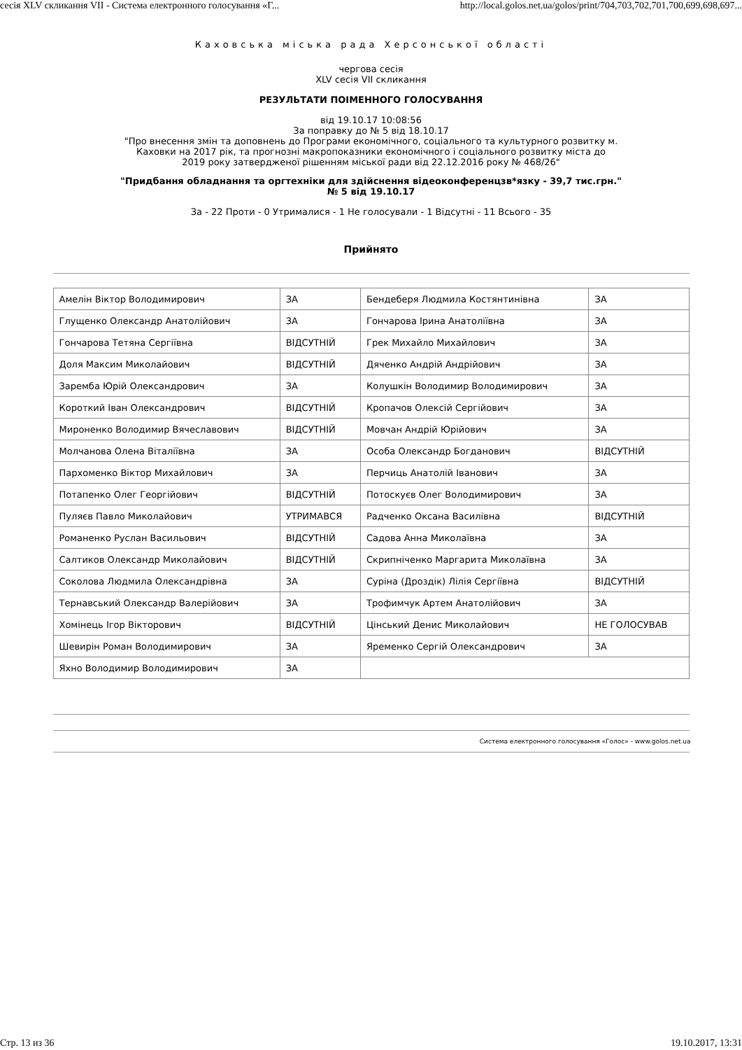сесія XLV скликання VII - Система електронного голосування «Г... http://local.golos.net.ua/golos/print/704,703,702,701,700,699,698,697...
Каховська міська рада Херсонської області
чергова сесія
XLV сесія VII скликання
РЕЗУЛЬТАТИ ПОІМЕННОГО ГОЛОСУВАННЯ
від 19.10.17 10:08:56
За поправку до № 5 від 18.10.17
"Про внесення змін та доповнень до Програми економічного, соціального та культурного розвитку м.
Каховки на 2017 рік, та прогнозні макропоказники економічного і соціального розвитку міста до
2019 року затвердженої рішенням міської ради від 22.12.2016 року № 468/26"
"Придбання обладнання та оргтехніки для здійснення відеоконференцзв*язку - 39,7 тис.грн."
№ 5 від 19.10.17
За - 22 Проти - 0 Утрималися - 1 Не голосували - 1 Відсутні - 11 Всього - 35
Прийнято
| Амелін Віктор Володимирович | ЗА | Бендеберя Людмила Костянтинівна | ЗА |
| Глущенко Олександр Анатолійович | ЗА | Гончарова Ірина Анатоліївна | ЗА |
| Гончарова Тетяна Сергіївна | ВІДСУТНІЙ | Грек Михайло Михайлович | ЗА |
| Доля Максим Миколайович | ВІДСУТНІЙ | Дяченко Андрій Андрійович | ЗА |
| Заремба Юрій Олександрович | ЗА | Колушкін Володимир Володимирович | ЗА |
| Короткий Іван Олександрович | ВІДСУТНІЙ | Кропачов Олексій Сергійович | ЗА |
| Мироненко Володимир Вячеславович | ВІДСУТНІЙ | Мовчан Андрій Юрійович | ЗА |
| Молчанова Олена Віталіївна | ЗА | Особа Олександр Богданович | ВІДСУТНІЙ |
| Пархоменко Віктор Михайлович | ЗА | Перчиць Анатолій Іванович | ЗА |
| Потапенко Олег Георгійович | ВІДСУТНІЙ | Потоскуєв Олег Володимирович | ЗА |
| Пуляєв Павло Миколайович | УТРИМАВСЯ | Радченко Оксана Василівна | ВІДСУТНІЙ |
| Романенко Руслан Васильович | ВІДСУТНІЙ | Садова Анна Миколаївна | ЗА |
| Салтиков Олександр Миколайович | ВІДСУТНІЙ | Скрипніченко Маргарита Миколаївна | ЗА |
| Соколова Людмила Олександрівна | ЗА | Суріна (Дроздік) Лілія Сергіївна | ВІДСУТНІЙ |
| Тернавський Олександр Валерійович | ЗА | Трофимчук Артем Анатолійович | ЗА |
| Хомінець Ігор Вікторович | ВІДСУТНІЙ | Цінський Денис Миколайович | НЕ ГОЛОСУВАВ |
| Шевирін Роман Володимирович | ЗА | Яременко Сергій Олександрович | ЗА |
| Яхно Володимир Володимирович | ЗА | | |
Система електронного голосування «Голос» - www.golos.net.ua
Стр. 13 из 36 19.10.2017, 13:31